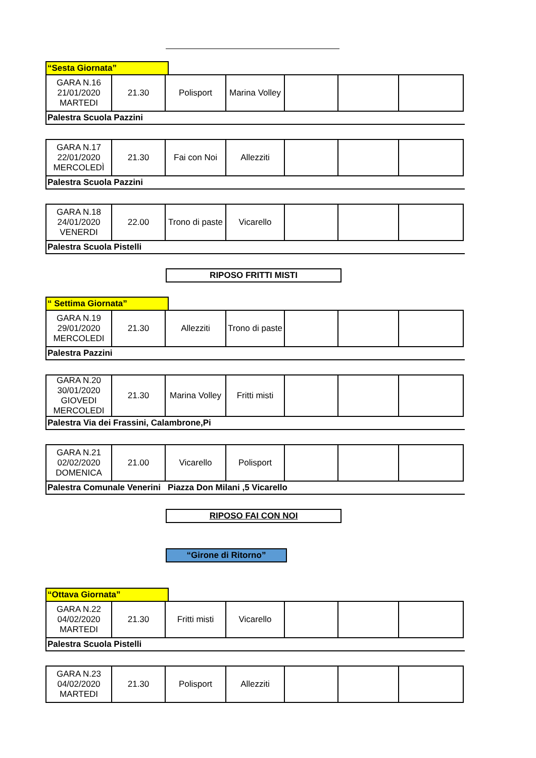“Sesta Giornata”
| GARA N.16 21/01/2020 MARTEDI | 21.30 | Polisport | Marina Volley | | | |
Palestra Scuola Pazzini
| GARA N.17 22/01/2020 MERCOLEDÌ | 21.30 | Fai con Noi | Allezziti | | | |
Palestra Scuola Pazzini
| GARA N.18 24/01/2020 VENERDI | 22.00 | Trono di paste | Vicarello | | | |
Palestra Scuola Pistelli
RIPOSO FRITTI MISTI
“ Settima Giornata”
| GARA N.19 29/01/2020 MERCOLEDI | 21.30 | Allezziti | Trono di paste | | | |
Palestra Pazzini
| GARA N.20 30/01/2020 GIOVEDI MERCOLEDI | 21.30 | Marina Volley | Fritti misti | | | |
Palestra Via dei Frassini, Calambrone,Pi
| GARA N.21 02/02/2020 DOMENICA | 21.00 | Vicarello | Polisport | | | |
Palestra Comunale Venerini Piazza Don Milani ,5 Vicarello
RIPOSO FAI CON NOI
“Girone di Ritorno”
“Ottava Giornata”
| GARA N.22 04/02/2020 MARTEDI | 21.30 | Fritti misti | Vicarello | | | |
Palestra Scuola Pistelli
| GARA N.23 04/02/2020 MARTEDI | 21.30 | Polisport | Allezziti | | | |